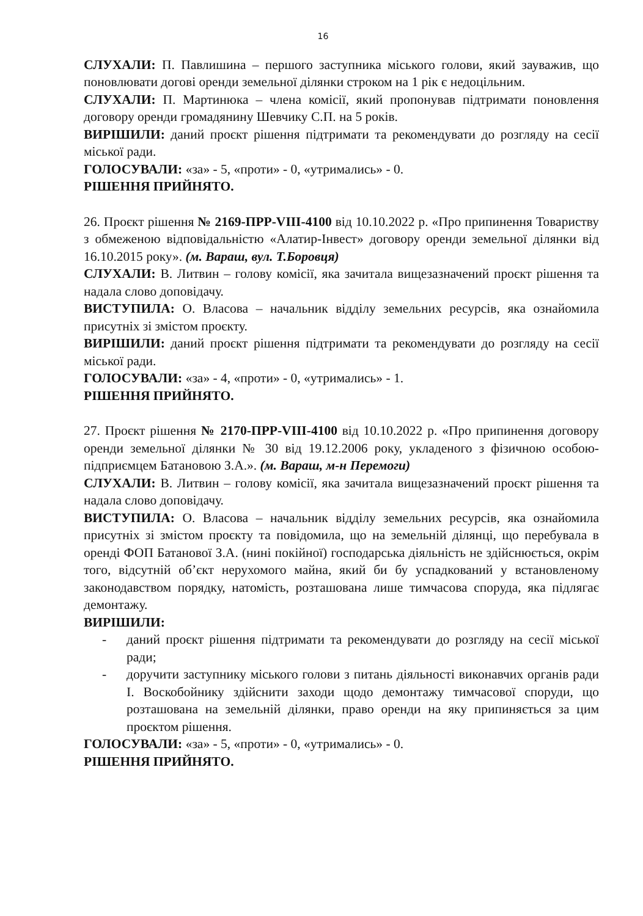16
СЛУХАЛИ: П. Павлишина – першого заступника міського голови, який зауважив, що поновлювати догові оренди земельної ділянки строком на 1 рік є недоцільним.
СЛУХАЛИ: П. Мартинюка – члена комісії, який пропонував підтримати поновлення договору оренди громадянину Шевчику С.П. на 5 років.
ВИРІШИЛИ: даний проєкт рішення підтримати та рекомендувати до розгляду на сесії міської ради.
ГОЛОСУВАЛИ: «за» - 5, «проти» - 0, «утримались» - 0.
РІШЕННЯ ПРИЙНЯТО.
26. Проєкт рішення № 2169-ПРР-VIII-4100 від 10.10.2022 р. «Про припинення Товариству з обмеженою відповідальністю «Алатир-Інвест» договору оренди земельної ділянки від 16.10.2015 року». (м. Вараш, вул. Т.Боровця)
СЛУХАЛИ: В. Литвин – голову комісії, яка зачитала вищезазначений проєкт рішення та надала слово доповідачу.
ВИСТУПИЛА: О. Власова – начальник відділу земельних ресурсів, яка ознайомила присутніх зі змістом проєкту.
ВИРІШИЛИ: даний проєкт рішення підтримати та рекомендувати до розгляду на сесії міської ради.
ГОЛОСУВАЛИ: «за» - 4, «проти» - 0, «утримались» - 1.
РІШЕННЯ ПРИЙНЯТО.
27. Проєкт рішення № 2170-ПРР-VIII-4100 від 10.10.2022 р. «Про припинення договору оренди земельної ділянки № 30 від 19.12.2006 року, укладеного з фізичною особою-підприємцем Батановою З.А.». (м. Вараш, м-н Перемоги)
СЛУХАЛИ: В. Литвин – голову комісії, яка зачитала вищезазначений проєкт рішення та надала слово доповідачу.
ВИСТУПИЛА: О. Власова – начальник відділу земельних ресурсів, яка ознайомила присутніх зі змістом проєкту та повідомила, що на земельній ділянці, що перебувала в оренді ФОП Батанової З.А. (нині покійної) господарська діяльність не здійснюється, окрім того, відсутній об’єкт нерухомого майна, який би бу успадкований у встановленому законодавством порядку, натомість, розташована лише тимчасова споруда, яка підлягає демонтажу.
ВИРІШИЛИ:
- даний проєкт рішення підтримати та рекомендувати до розгляду на сесії міської ради;
- доручити заступнику міського голови з питань діяльності виконавчих органів ради І. Воскобойнику здійснити заходи щодо демонтажу тимчасової споруди, що розташована на земельній ділянки, право оренди на яку припиняється за цим проєктом рішення.
ГОЛОСУВАЛИ: «за» - 5, «проти» - 0, «утримались» - 0.
РІШЕННЯ ПРИЙНЯТО.